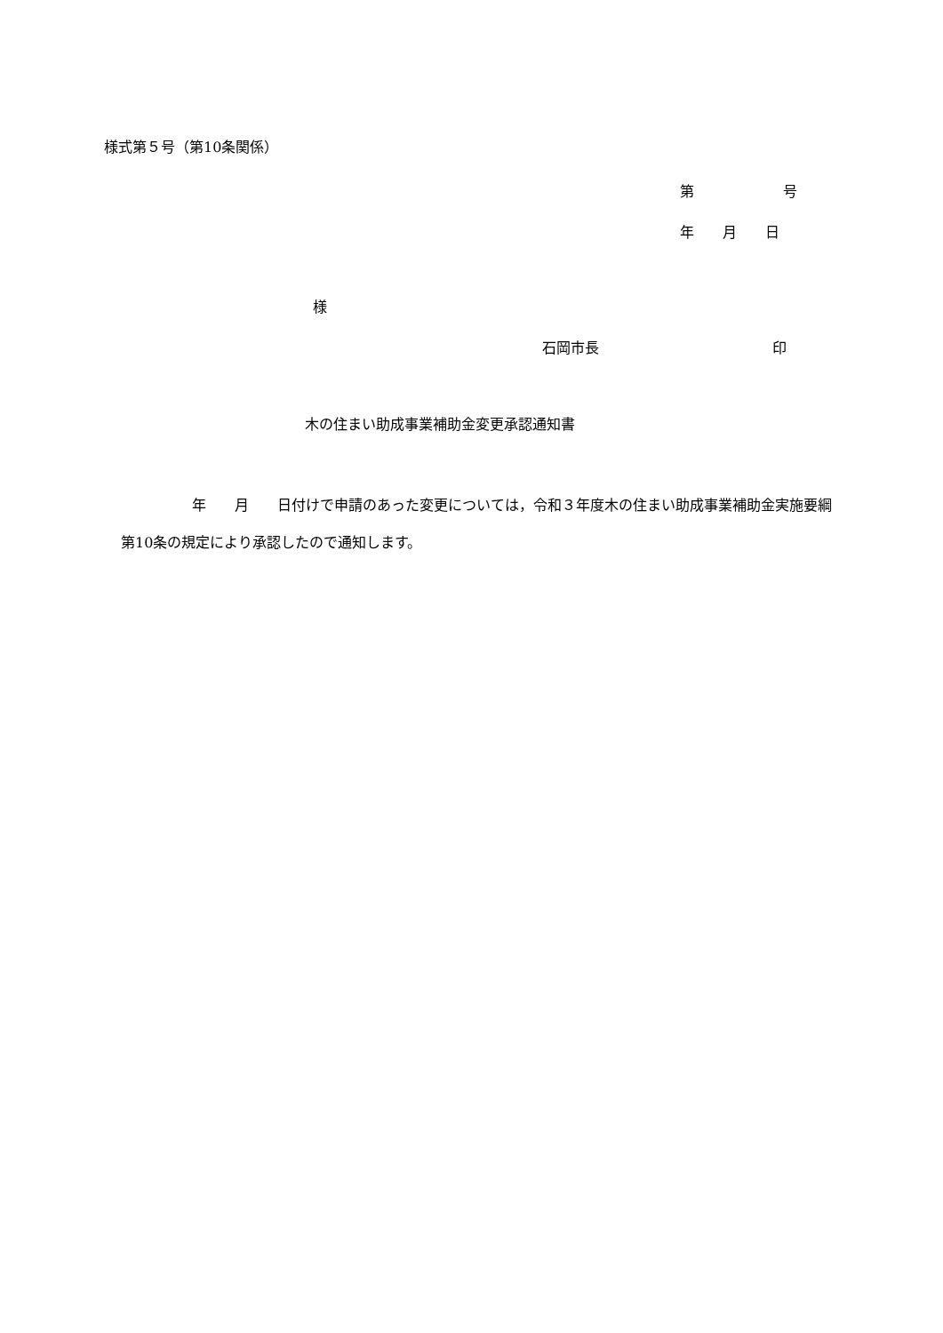様式第５号（第10条関係）
第 号
年　　月　　日
様
石岡市長 印
木の住まい助成事業補助金変更承認通知書
　　　　　年　　月　　日付けで申請のあった変更については，令和３年度木の住まい助成事業補助金実施要綱第10条の規定により承認したので通知します。